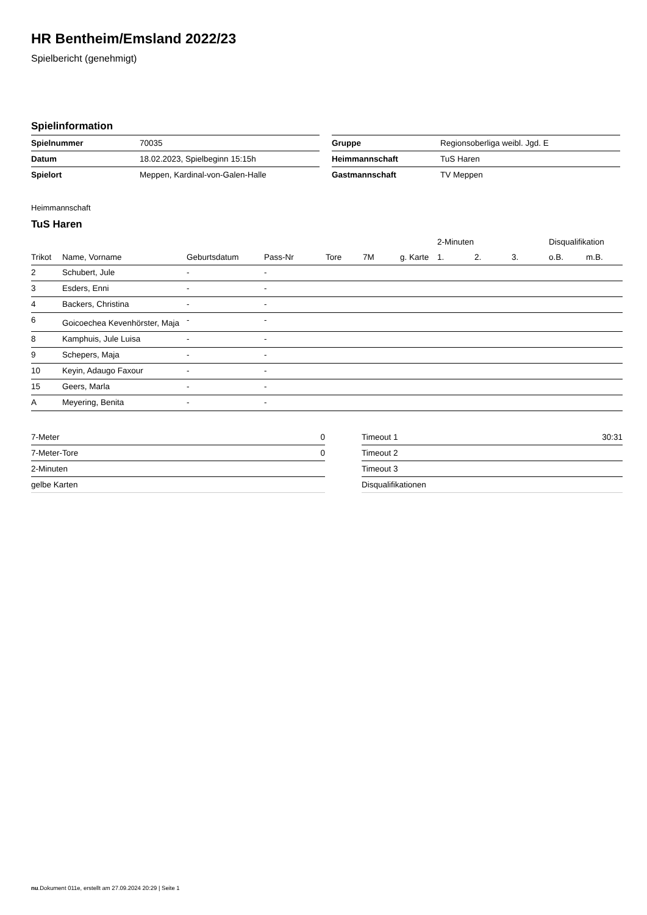HR Bentheim/Emsland 2022/23
Spielbericht (genehmigt)
Spielinformation
| Spielnummer | 70035 |
| Datum | 18.02.2023, Spielbeginn 15:15h |
| Spielort | Meppen, Kardinal-von-Galen-Halle |
| Gruppe | Regionsoberliga weibl. Jgd. E |
| Heimmannschaft | TuS Haren |
| Gastmannschaft | TV Meppen |
Heimmannschaft
TuS Haren
| | | | | | | | 2-Minuten | | | Disqualifikation | |
| --- | --- | --- | --- | --- | --- | --- | --- | --- | --- | --- | --- |
| Trikot | Name, Vorname | Geburtsdatum | Pass-Nr | Tore | 7M | g. Karte | 1. | 2. | 3. | o.B. | m.B. |
| 2 | Schubert, Jule | - | - | | | | | | | | |
| 3 | Esders, Enni | - | - | | | | | | | | |
| 4 | Backers, Christina | - | - | | | | | | | | |
| 6 | Goicoechea Kevenhörster, Maja | - | - | | | | | | | | |
| 8 | Kamphuis, Jule Luisa | - | - | | | | | | | | |
| 9 | Schepers, Maja | - | - | | | | | | | | |
| 10 | Keyin, Adaugo Faxour | - | - | | | | | | | | |
| 15 | Geers, Marla | - | - | | | | | | | | |
| A | Meyering, Benita | - | - | | | | | | | | |
| 7-Meter | 0 |
| 7-Meter-Tore | 0 |
| 2-Minuten | |
| gelbe Karten | |
| Timeout 1 | 30:31 |
| Timeout 2 | |
| Timeout 3 | |
| Disqualifikationen | |
nu.Dokument 011e, erstellt am 27.09.2024 20:29 | Seite 1